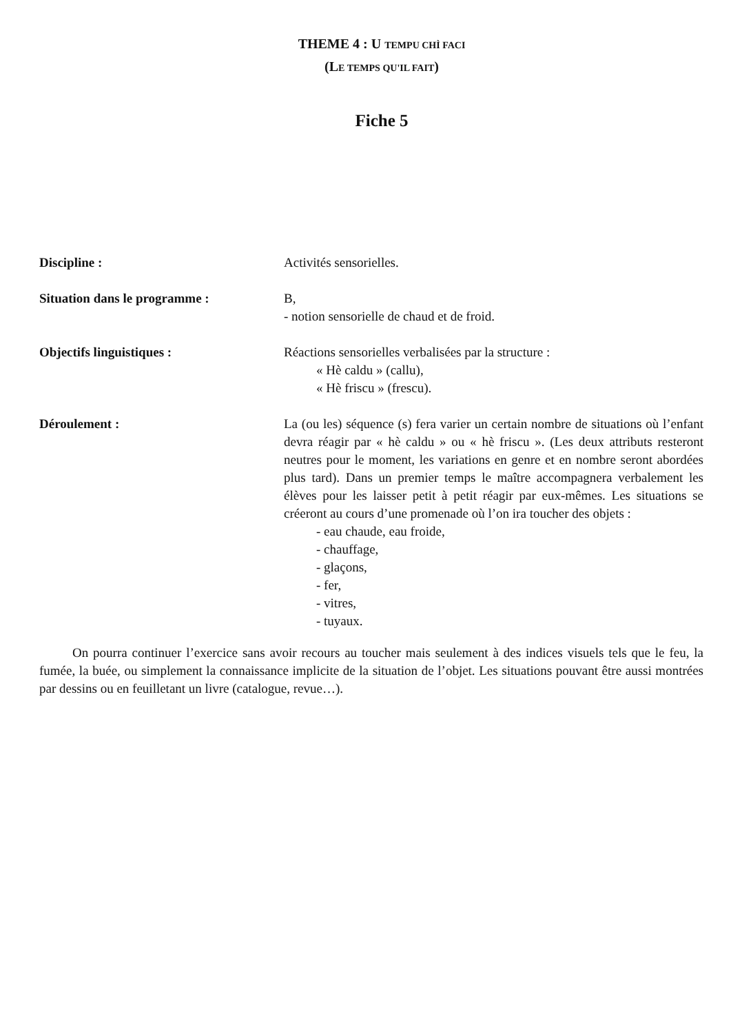THEME 4 : U TEMPU CHÌ FACI
(LE TEMPS QU'IL FAIT)
Fiche 5
Discipline : Activités sensorielles.
Situation dans le programme : B,
- notion sensorielle de chaud et de froid.
Objectifs linguistiques : Réactions sensorielles verbalisées par la structure :
« Hè caldu » (callu),
« Hè friscu » (frescu).
Déroulement : La (ou les) séquence (s) fera varier un certain nombre de situations où l’enfant devra réagir par « hè caldu » ou « hè friscu ». (Les deux attributs resteront neutres pour le moment, les variations en genre et en nombre seront abordées plus tard). Dans un premier temps le maître accompagnera verbalement les élèves pour les laisser petit à petit réagir par eux-mêmes. Les situations se créeront au cours d’une promenade où l’on ira toucher des objets :
- eau chaude, eau froide,
- chauffage,
- glaçons,
- fer,
- vitres,
- tuyaux.
On pourra continuer l’exercice sans avoir recours au toucher mais seulement à des indices visuels tels que le feu, la fumée, la buée, ou simplement la connaissance implicite de la situation de l’objet. Les situations pouvant être aussi montrées par dessins ou en feuilletant un livre (catalogue, revue…).